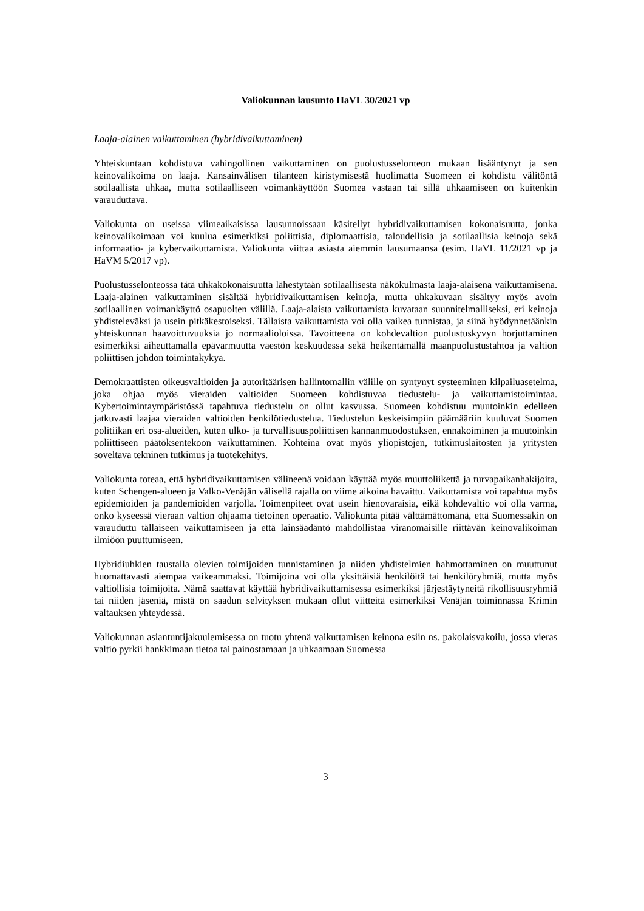Valiokunnan lausunto HaVL 30/2021 vp
Laaja-alainen vaikuttaminen (hybridivaikuttaminen)
Yhteiskuntaan kohdistuva vahingollinen vaikuttaminen on puolustusselonteon mukaan lisääntynyt ja sen keinovalikoima on laaja. Kansainvälisen tilanteen kiristymisestä huolimatta Suomeen ei kohdistu välitöntä sotilaallista uhkaa, mutta sotilaalliseen voimankäyttöön Suomea vastaan tai sillä uhkaamiseen on kuitenkin varauduttava.
Valiokunta on useissa viimeaikaisissa lausunnoissaan käsitellyt hybridivaikuttamisen kokonaisuutta, jonka keinovalikoimaan voi kuulua esimerkiksi poliittisia, diplomaattisia, taloudellisia ja sotilaallisia keinoja sekä informaatio- ja kybervaikuttamista. Valiokunta viittaa asiasta aiemmin lausumaansa (esim. HaVL 11/2021 vp ja HaVM 5/2017 vp).
Puolustusselonteossa tätä uhkakokonaisuutta lähestytään sotilaallisesta näkökulmasta laaja-alaisena vaikuttamisena. Laaja-alainen vaikuttaminen sisältää hybridivaikuttamisen keinoja, mutta uhkakuvaan sisältyy myös avoin sotilaallinen voimankäyttö osapuolten välillä. Laaja-alaista vaikuttamista kuvataan suunnitelmalliseksi, eri keinoja yhdisteleväksi ja usein pitkäkestoiseksi. Tällaista vaikuttamista voi olla vaikea tunnistaa, ja siinä hyödynnetäänkin yhteiskunnan haavoittuvuuksia jo normaalioloissa. Tavoitteena on kohdevaltion puolustuskyvyn horjuttaminen esimerkiksi aiheuttamalla epävarmuutta väestön keskuudessa sekä heikentämällä maanpuolustustahtoa ja valtion poliittisen johdon toimintakykyä.
Demokraattisten oikeusvaltioiden ja autoritäärisen hallintomallin välille on syntynyt systeeminen kilpailuasetelma, joka ohjaa myös vieraiden valtioiden Suomeen kohdistuvaa tiedustelu- ja vaikuttamistoimintaa. Kybertoimintaympäristössä tapahtuva tiedustelu on ollut kasvussa. Suomeen kohdistuu muutoinkin edelleen jatkuvasti laajaa vieraiden valtioiden henkilötiedustelua. Tiedustelun keskeisimpiin päämääriin kuuluvat Suomen politiikan eri osa-alueiden, kuten ulko- ja turvallisuuspoliittisen kannanmuodostuksen, ennakoiminen ja muutoinkin poliittiseen päätöksentekoon vaikuttaminen. Kohteina ovat myös yliopistojen, tutkimuslaitosten ja yritysten soveltava tekninen tutkimus ja tuotekehitys.
Valiokunta toteaa, että hybridivaikuttamisen välineenä voidaan käyttää myös muuttoliikettä ja turvapaikanhakijoita, kuten Schengen-alueen ja Valko-Venäjän välisellä rajalla on viime aikoina havaittu. Vaikuttamista voi tapahtua myös epidemioiden ja pandemioiden varjolla. Toimenpiteet ovat usein hienovaraisia, eikä kohdevaltio voi olla varma, onko kyseessä vieraan valtion ohjaama tietoinen operaatio. Valiokunta pitää välttämättömänä, että Suomessakin on varauduttu tällaiseen vaikuttamiseen ja että lainsäädäntö mahdollistaa viranomaisille riittävän keinovalikoiman ilmiöön puuttumiseen.
Hybridiuhkien taustalla olevien toimijoiden tunnistaminen ja niiden yhdistelmien hahmottaminen on muuttunut huomattavasti aiempaa vaikeammaksi. Toimijoina voi olla yksittäisiä henkilöitä tai henkilöryhmiä, mutta myös valtiollisia toimijoita. Nämä saattavat käyttää hybridivaikuttamisessa esimerkiksi järjestäytyneitä rikollisuusryhmiä tai niiden jäseniä, mistä on saadun selvityksen mukaan ollut viitteitä esimerkiksi Venäjän toiminnassa Krimin valtauksen yhteydessä.
Valiokunnan asiantuntijakuulemisessa on tuotu yhtenä vaikuttamisen keinona esiin ns. pakolaisvakoilu, jossa vieras valtio pyrkii hankkimaan tietoa tai painostamaan ja uhkaamaan Suomessa
3